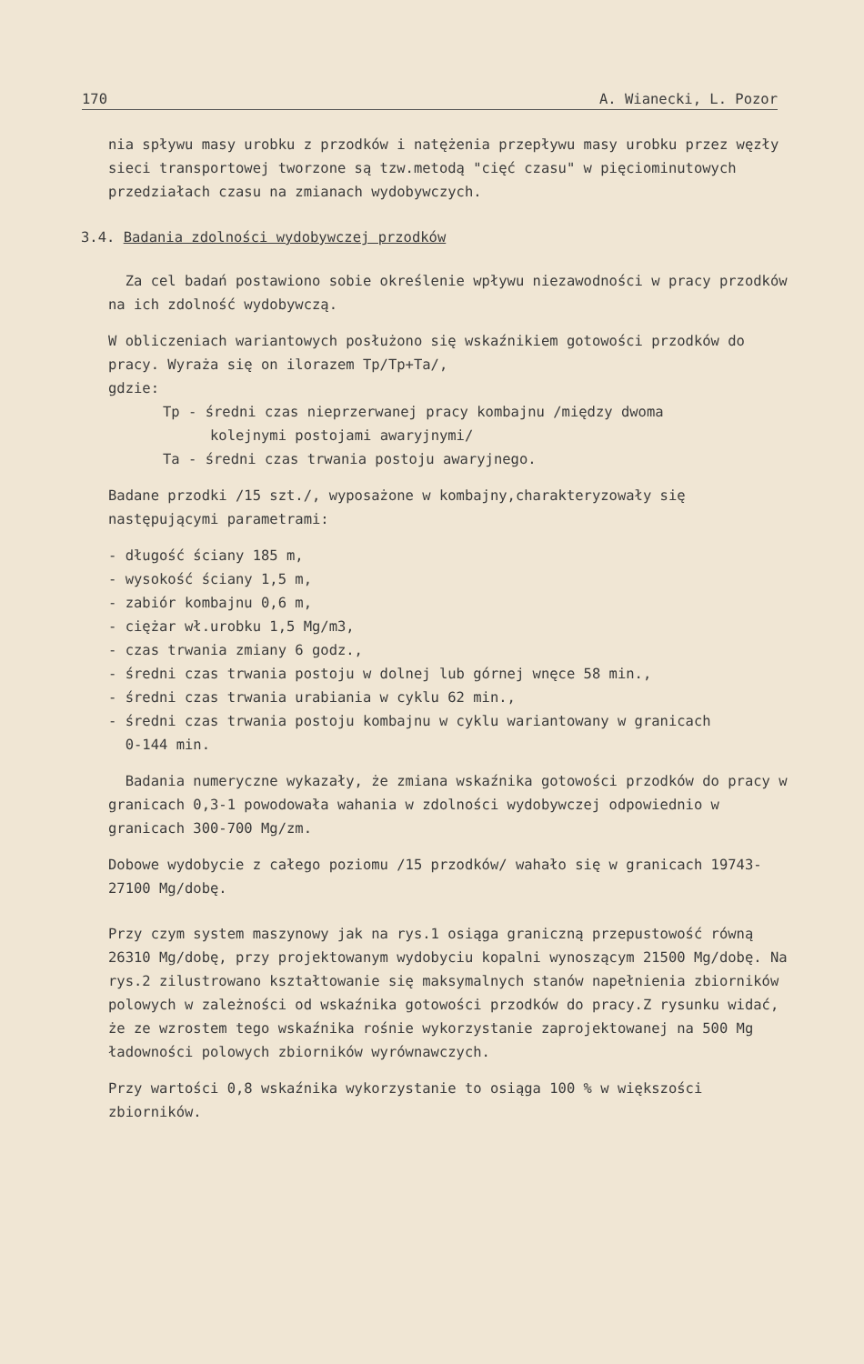170 A. Wianecki, L. Pozor
nia spływu masy urobku z przodków i natężenia przepływu masy urobku przez węzły sieci transportowej tworzone są tzw.metodą "cięć czasu" w pięciominutowych przedziałach czasu na zmianach wydobywczych.
3.4. Badania zdolności wydobywczej przodków
Za cel badań postawiono sobie określenie wpływu niezawodności w pracy przodków na ich zdolność wydobywczą.
W obliczeniach wariantowych posłużono się wskaźnikiem gotowości przodków do pracy. Wyraża się on ilorazem Tp/Tp+Ta/,
gdzie:
Tp - średni czas nieprzerwanej pracy kombajnu /między dwoma
kolejnymi postojami awaryjnymi/
Ta - średni czas trwania postoju awaryjnego.
Badane przodki /15 szt./, wyposażone w kombajny,charakteryzowały się następującymi parametrami:
- długość ściany 185 m,
- wysokość ściany 1,5 m,
- zabiór kombajnu 0,6 m,
- ciężar wł.urobku 1,5 Mg/m3,
- czas trwania zmiany 6 godz.,
- średni czas trwania postoju w dolnej lub górnej wnęce 58 min.,
- średni czas trwania urabiania w cyklu 62 min.,
- średni czas trwania postoju kombajnu w cyklu wariantowany w granicach
0-144 min.
Badania numeryczne wykazały, że zmiana wskaźnika gotowości przodków do pracy w granicach 0,3-1 powodowała wahania w zdolności wydobywczej odpowiednio w granicach 300-700 Mg/zm.
Dobowe wydobycie z całego poziomu /15 przodków/ wahało się w granicach 19743-27100 Mg/dobę.
Przy czym system maszynowy jak na rys.1 osiąga graniczną przepustowość równą 26310 Mg/dobę, przy projektowanym wydobyciu kopalni wynoszącym 21500 Mg/dobę. Na rys.2 zilustrowano kształtowanie się maksymalnych stanów napełnienia zbiorników polowych w zależności od wskaźnika gotowości przodków do pracy.Z rysunku widać, że ze wzrostem tego wskaźnika rośnie wykorzystanie zaprojektowanej na 500 Mg ładowności polowych zbiorników wyrównawczych.
Przy wartości 0,8 wskaźnika wykorzystanie to osiąga 100 % w większości zbiorników.